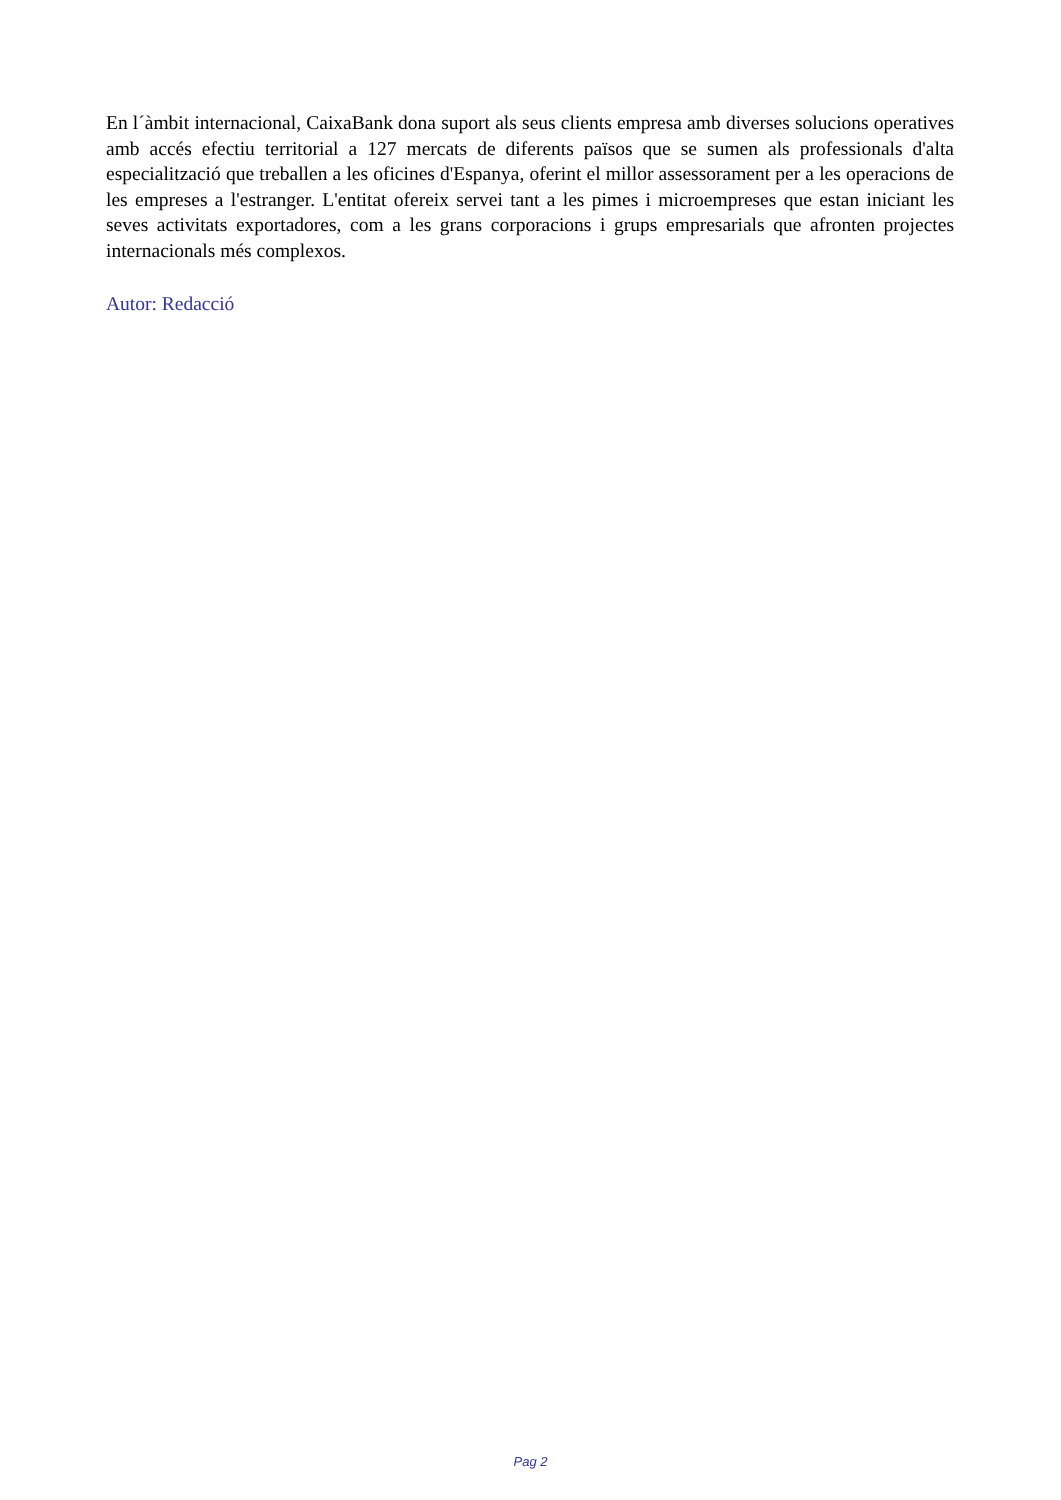En l´àmbit internacional, CaixaBank dona suport als seus clients empresa amb diverses solucions operatives amb accés efectiu territorial a 127 mercats de diferents països que se sumen als professionals d'alta especialització que treballen a les oficines d'Espanya, oferint el millor assessorament per a les operacions de les empreses a l'estranger. L'entitat ofereix servei tant a les pimes i microempreses que estan iniciant les seves activitats exportadores, com a les grans corporacions i grups empresarials que afronten projectes internacionals més complexos.
Autor: Redacció
Pag 2